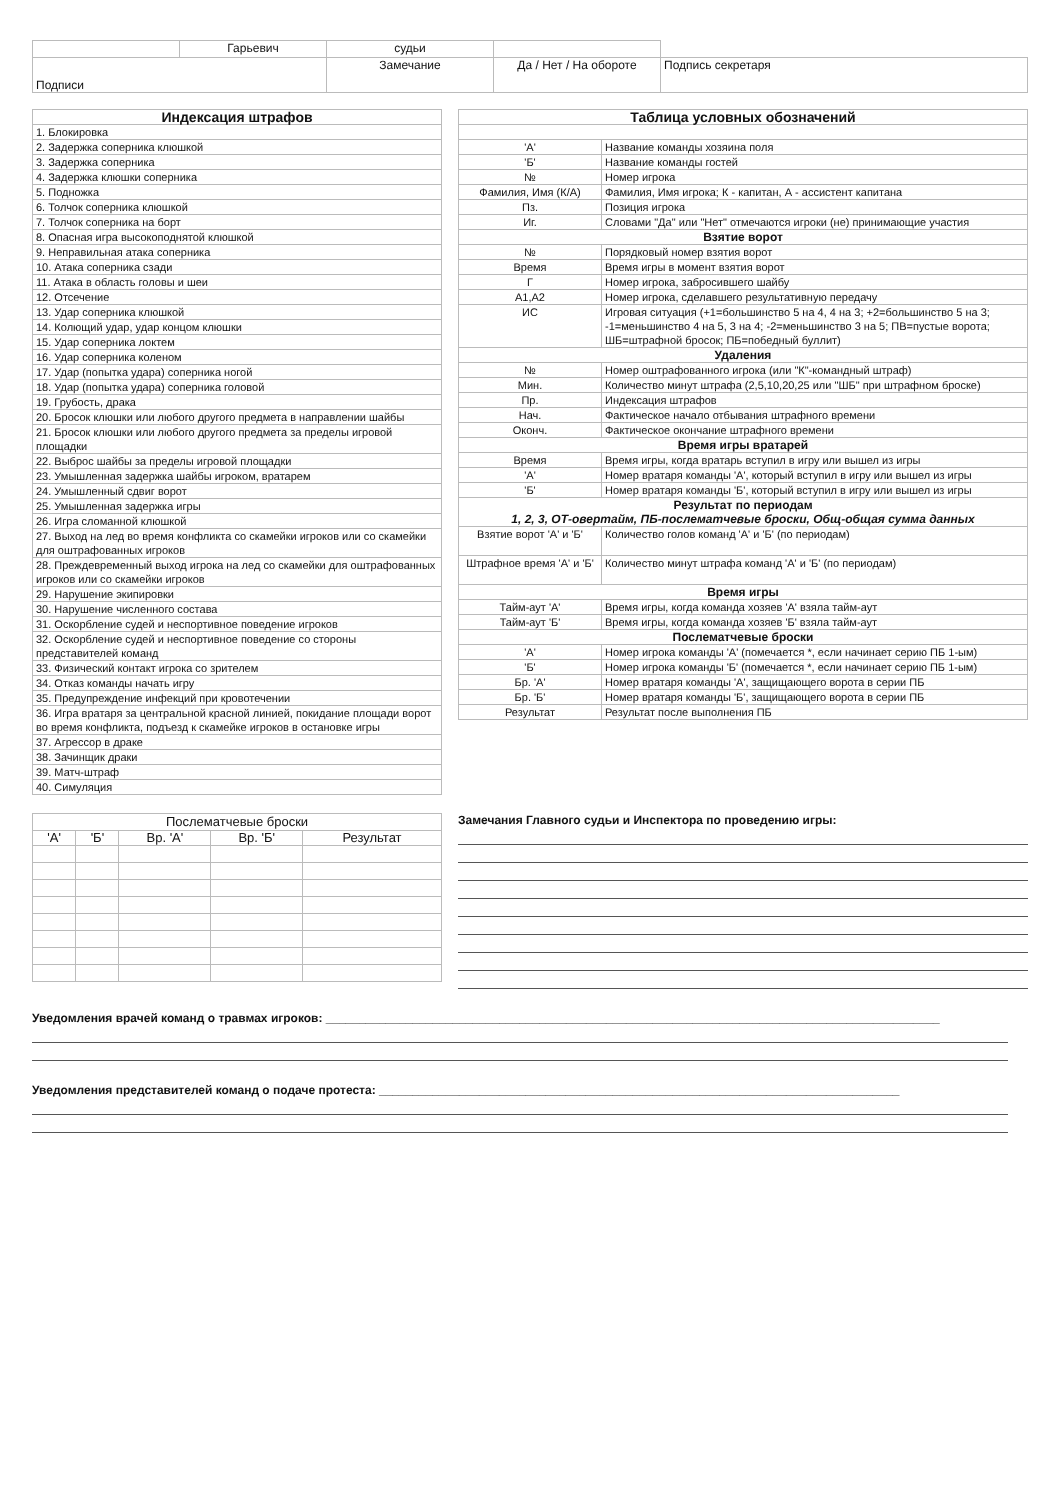| | Гарьевич | судьи | | |
| Подписи | | Замечание | Да / Нет / На обороте | Подпись секретаря |
| Индексация штрафов |
| --- |
| 1. Блокировка |
| 2. Задержка соперника клюшкой |
| 3. Задержка соперника |
| 4. Задержка клюшки соперника |
| 5. Подножка |
| 6. Толчок соперника клюшкой |
| 7. Толчок соперника на борт |
| 8. Опасная игра высокоподнятой клюшкой |
| 9. Неправильная атака соперника |
| 10. Атака соперника сзади |
| 11. Атака в область головы и шеи |
| 12. Отсечение |
| 13. Удар соперника клюшкой |
| 14. Колющий удар, удар концом клюшки |
| 15. Удар соперника локтем |
| 16. Удар соперника коленом |
| 17. Удар (попытка удара) соперника ногой |
| 18. Удар (попытка удара) соперника головой |
| 19. Грубость, драка |
| 20. Бросок клюшки или любого другого предмета в направлении шайбы |
| 21. Бросок клюшки или любого другого предмета за пределы игровой площадки |
| 22. Выброс шайбы за пределы игровой площадки |
| 23. Умышленная задержка шайбы игроком, вратарем |
| 24. Умышленный сдвиг ворот |
| 25. Умышленная задержка игры |
| 26. Игра сломанной клюшкой |
| 27. Выход на лед во время конфликта со скамейки игроков или со скамейки для оштрафованных игроков |
| 28. Преждевременный выход игрока на лед со скамейки для оштрафованных игроков или со скамейки игроков |
| 29. Нарушение экипировки |
| 30. Нарушение численного состава |
| 31. Оскорбление судей и неспортивное поведение игроков |
| 32. Оскорбление судей и неспортивное поведение со стороны представителей команд |
| 33. Физический контакт игрока со зрителем |
| 34. Отказ команды начать игру |
| 35. Предупреждение инфекций при кровотечении |
| 36. Игра вратаря за центральной красной линией, покидание площади ворот во время конфликта, подъезд к скамейке игроков в остановке игры |
| 37. Агрессор в драке |
| 38. Зачинщик драки |
| 39. Матч-штраф |
| 40. Симуляция |
| Таблица условных обозначений | |
| --- | --- |
| 'А' | Название команды хозяина поля |
| 'Б' | Название команды гостей |
| № | Номер игрока |
| Фамилия, Имя (К/А) | Фамилия, Имя игрока; К - капитан, А - ассистент капитана |
| Пз. | Позиция игрока |
| Иг. | Словами "Да" или "Нет" отмечаются игроки (не) принимающие участия |
| Взятие ворот | |
| № | Порядковый номер взятия ворот |
| Время | Время игры в момент взятия ворот |
| Г | Номер игрока, забросившего шайбу |
| А1,А2 | Номер игрока, сделавшего результативную передачу |
| ИС | Игровая ситуация (+1=большинство 5 на 4, 4 на 3; +2=большинство 5 на 3; -1=меньшинство 4 на 5, 3 на 4; -2=меньшинство 3 на 5; ПВ=пустые ворота; ШБ=штрафной бросок; ПБ=победный буллит) |
| Удаления | |
| № | Номер оштрафованного игрока (или "К"-командный штраф) |
| Мин. | Количество минут штрафа (2,5,10,20,25 или "ШБ" при штрафном броске) |
| Пр. | Индексация штрафов |
| Нач. | Фактическое начало отбывания штрафного времени |
| Оконч. | Фактическое окончание штрафного времени |
| Время игры вратарей | |
| Время | Время игры, когда вратарь вступил в игру или вышел из игры |
| 'А' | Номер вратаря команды 'А', который вступил в игру или вышел из игры |
| 'Б' | Номер вратаря команды 'Б', который вступил в игру или вышел из игры |
| Результат по периодам 1, 2, 3, ОТ-овертайм, ПБ-послематчевые броски, Общ-общая сумма данных | |
| Взятие ворот 'А' и 'Б' | Количество голов команд 'А' и 'Б' (по периодам) |
| Штрафное время 'А' и 'Б' | Количество минут штрафа команд 'А' и 'Б' (по периодам) |
| Время игры | |
| Тайм-аут 'А' | Время игры, когда команда хозяев 'А' взяла тайм-аут |
| Тайм-аут 'Б' | Время игры, когда команда хозяев 'Б' взяла тайм-аут |
| Послематчевые броски | |
| 'А' | Номер игрока команды 'А' (помечается *, если начинает серию ПБ 1-ым) |
| 'Б' | Номер игрока команды 'Б' (помечается *, если начинает серию ПБ 1-ым) |
| Бр. 'А' | Номер вратаря команды 'А', защищающего ворота в серии ПБ |
| Бр. 'Б' | Номер вратаря команды 'Б', защищающего ворота в серии ПБ |
| Результат | Результат после выполнения ПБ |
| Послематчевые броски | | | | |
| 'А' | 'Б' | Вр. 'А' | Вр. 'Б' | Результат |
Замечания Главного судьи и Инспектора по проведению игры:
Уведомления врачей команд о травмах игроков: ____________________________________________________________________________________________
Уведомления представителей команд о подаче протеста: ______________________________________________________________________________